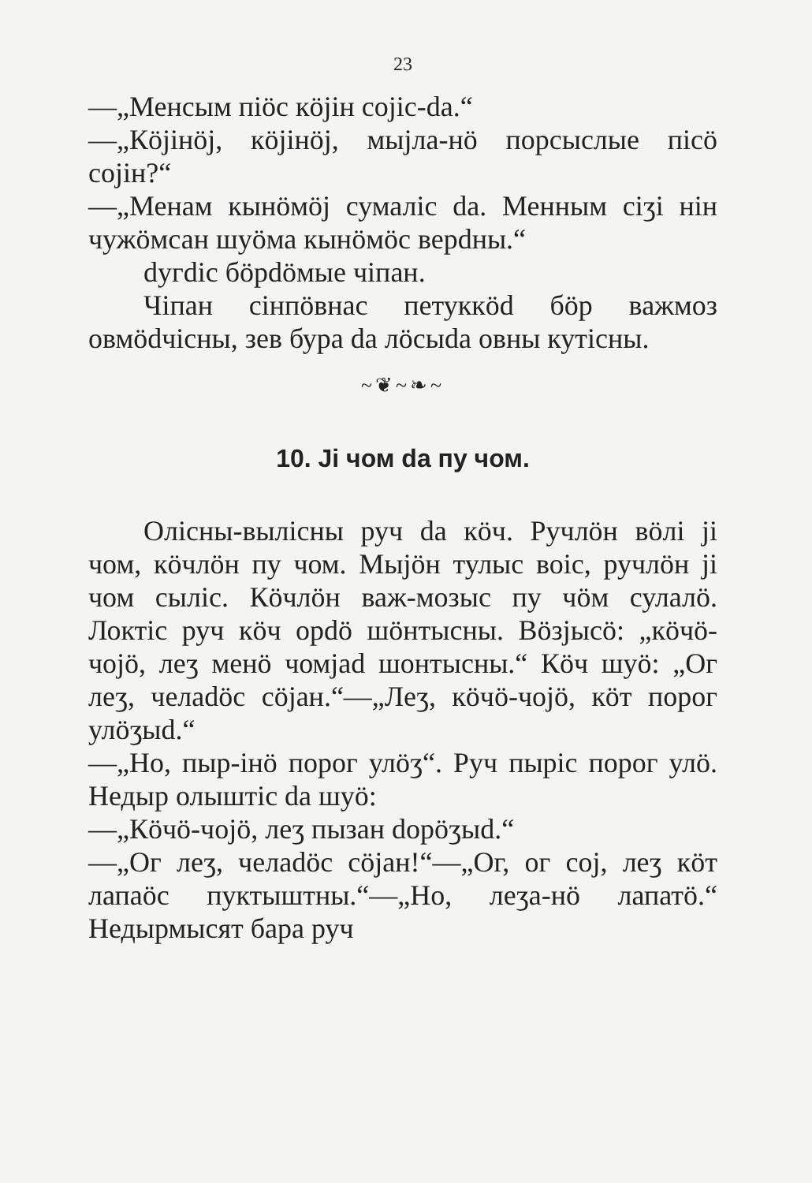23
—„Менсым пiöс кöjiн соjic-da.“
—„Кöjiнöj, кöjiнöj, мыjла-нö порсыслые пiсö соjiн?“
—„Менам кынöмöj сумалiс da. Менным сiӡi нiн чужöмсан шуöма кынöмöс верdны.“
dyгdiс бöрdöмые чiпан.
Чiпан сiнпöвнас петуккöd бöр важмоз овмödчiсны, зев бура da лöсыdа овны кутiсны.
~❦~❧~
10. Ji чом da пу чом.
Олiсны-вылiсны руч da кöч. Ручлöн вöлi ji чом, кöчлöн пу чом. Мыjöн тулыс воiс, ручлöн ji чом сылiс. Кöчлöн важ-мозыс пу чöм сулалö. Локтiс руч кöч орdö шöнтысны. Вöзjысö: „кöчö-чоjö, леӡ менö чомjad шонтысны.“ Кöч шуö: „Ог леӡ, челаdöс сöjан.“—„Леӡ, кöчö-чоjö, кöт порог улöӡыd.“
—„Но, пыр-iнö порог улöӡ“. Руч пырiс порог улö. Недыр олыштiс da шуö:
—„Кöчö-чоjö, леӡ пызан dорöӡыd.“
—„Ог леӡ, челаdöс сöjан!“—„Ог, ог соj, леӡ кöт лапаöс пуктыштны.“—„Но, леӡа-нö лапатö.“ Недырмысят бара руч